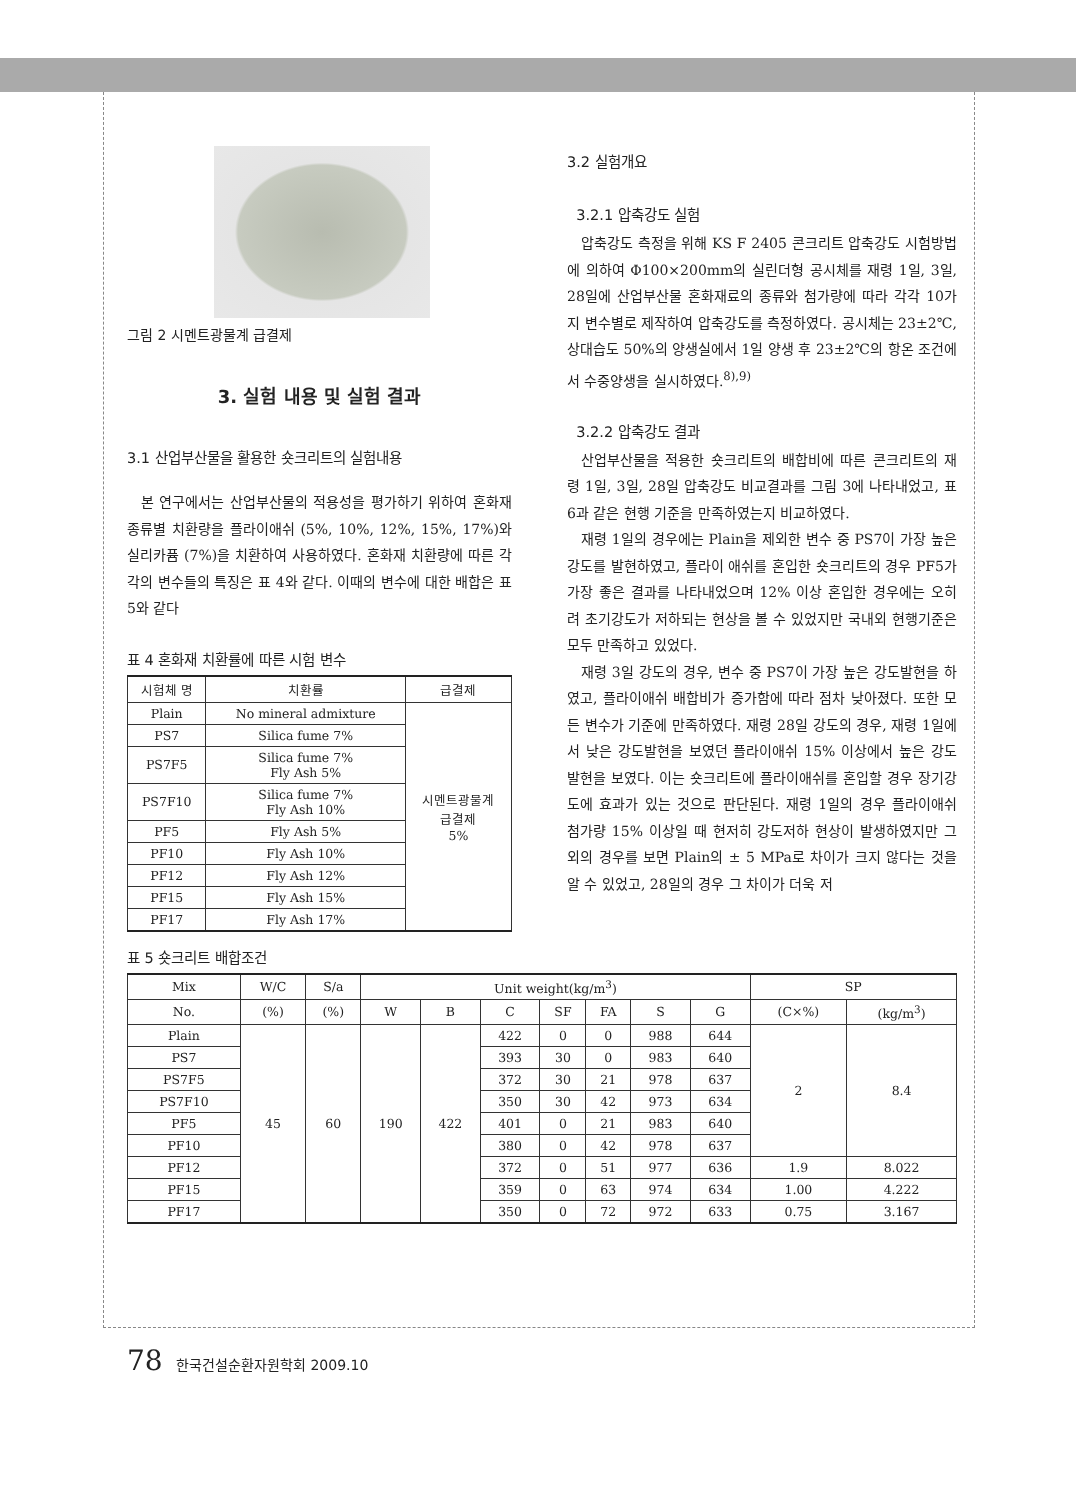그림 2 시멘트광물계 급결제
3. 실험 내용 및 실험 결과
3.1 산업부산물을 활용한 숏크리트의 실험내용
본 연구에서는 산업부산물의 적용성을 평가하기 위하여 혼화재 종류별 치환량을 플라이애쉬 (5%, 10%, 12%, 15%, 17%)와 실리카퓸 (7%)을 치환하여 사용하였다. 혼화재 치환량에 따른 각각의 변수들의 특징은 표 4와 같다. 이때의 변수에 대한 배합은 표 5와 같다
표 4 혼화재 치환률에 따른 시험 변수
| 시험체 명 | 치환률 | 급결제 |
| --- | --- | --- |
| Plain | No mineral admixture | 시멘트광물계 급결제 5% |
| PS7 | Silica fume 7% | |
| PS7F5 | Silica fume 7% Fly Ash 5% | |
| PS7F10 | Silica fume 7% Fly Ash 10% | |
| PF5 | Fly Ash 5% | |
| PF10 | Fly Ash 10% | |
| PF12 | Fly Ash 12% | |
| PF15 | Fly Ash 15% | |
| PF17 | Fly Ash 17% | |
3.2 실험개요
3.2.1 압축강도 실험
압축강도 측정을 위해 KS F 2405 콘크리트 압축강도 시험방법에 의하여 Φ100×200mm의 실린더형 공시체를 재령 1일, 3일, 28일에 산업부산물 혼화재료의 종류와 첨가량에 따라 각각 10가지 변수별로 제작하여 압축강도를 측정하였다. 공시체는 23±2℃, 상대습도 50%의 양생실에서 1일 양생 후 23±2℃의 항온 조건에서 수중양생을 실시하였다.<sup>8),9)</sup>
3.2.2 압축강도 결과
산업부산물을 적용한 숏크리트의 배합비에 따른 콘크리트의 재령 1일, 3일, 28일 압축강도 비교결과를 그림 3에 나타내었고, 표 6과 같은 현행 기준을 만족하였는지 비교하였다.
재령 1일의 경우에는 Plain을 제외한 변수 중 PS7이 가장 높은 강도를 발현하였고, 플라이 애쉬를 혼입한 숏크리트의 경우 PF5가 가장 좋은 결과를 나타내었으며 12% 이상 혼입한 경우에는 오히려 초기강도가 저하되는 현상을 볼 수 있었지만 국내외 현행기준은 모두 만족하고 있었다.
재령 3일 강도의 경우, 변수 중 PS7이 가장 높은 강도발현을 하였고, 플라이애쉬 배합비가 증가함에 따라 점차 낮아졌다. 또한 모든 변수가 기준에 만족하였다. 재령 28일 강도의 경우, 재령 1일에서 낮은 강도발현을 보였던 플라이애쉬 15% 이상에서 높은 강도발현을 보였다. 이는 숏크리트에 플라이애쉬를 혼입할 경우 장기강도에 효과가 있는 것으로 판단된다. 재령 1일의 경우 플라이애쉬 첨가량 15% 이상일 때 현저히 강도저하 현상이 발생하였지만 그 외의 경우를 보면 Plain의 ± 5 MPa로 차이가 크지 않다는 것을 알 수 있었고, 28일의 경우 그 차이가 더욱 저
표 5 숏크리트 배합조건
| Mix | W/C | S/a | Unit weight(kg/m<sup>3</sup>) | | | | | | | SP | |
| --- | --- | --- | --- | --- | --- | --- | --- | --- | --- | --- | --- |
| No. | (%) | (%) | W | B | C | SF | FA | S | G | (C×%) | (kg/m<sup>3</sup>) |
| Plain | 45 | 60 | 190 | 422 | 422 | 0 | 0 | 988 | 644 | 2 | 8.4 |
| PS7 | | | | | 393 | 30 | 0 | 983 | 640 | | |
| PS7F5 | | | | | 372 | 30 | 21 | 978 | 637 | | |
| PS7F10 | | | | | 350 | 30 | 42 | 973 | 634 | | |
| PF5 | | | | | 401 | 0 | 21 | 983 | 640 | | |
| PF10 | | | | | 380 | 0 | 42 | 978 | 637 | | |
| PF12 | | | | | 372 | 0 | 51 | 977 | 636 | 1.9 | 8.022 |
| PF15 | | | | | 359 | 0 | 63 | 974 | 634 | 1.00 | 4.222 |
| PF17 | | | | | 350 | 0 | 72 | 972 | 633 | 0.75 | 3.167 |
78 한국건설순환자원학회 2009.10